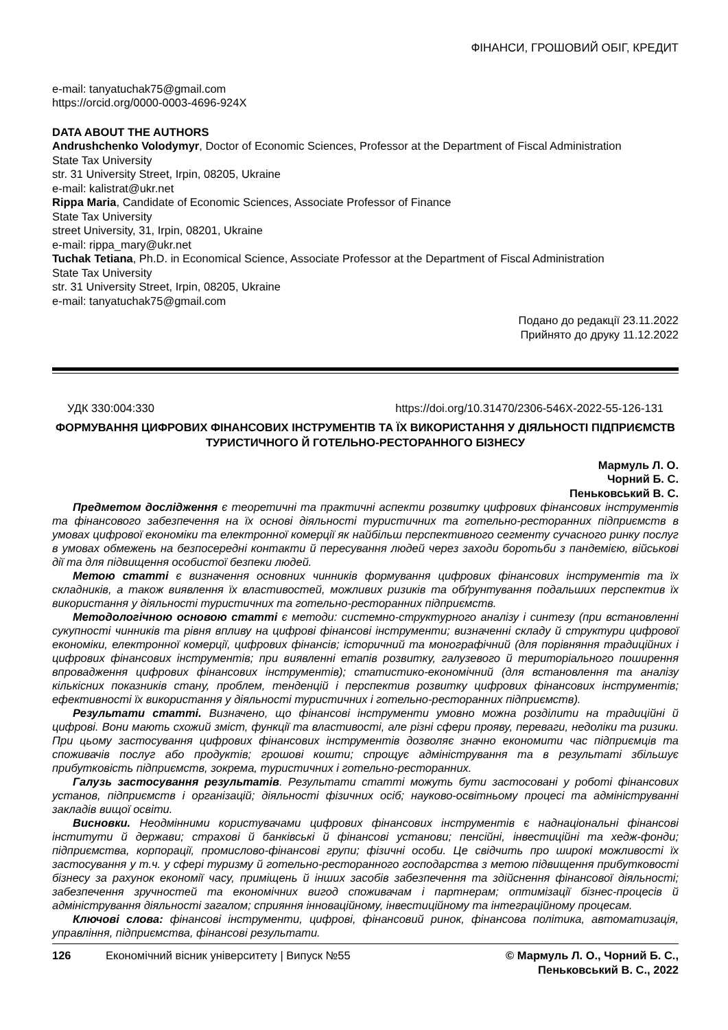ФІНАНСИ, ГРОШОВИЙ ОБІГ, КРЕДИТ
e-mail: tanyatuchak75@gmail.com
https://orcid.org/0000-0003-4696-924X
DATA ABOUT THE AUTHORS
Andrushchenko Volodymyr, Doctor of Economic Sciences, Professor at the Department of Fiscal Administration
State Tax University
str. 31 University Street, Irpin, 08205, Ukraine
e-mail: kalistrat@ukr.net
Rippa Maria, Candidate of Economic Sciences, Associate Professor of Finance
State Tax University
street University, 31, Irpin, 08201, Ukraine
e-mail: rippa_mary@ukr.net
Tuchak Tetiana, Ph.D. in Economical Science, Associate Professor at the Department of Fiscal Administration
State Tax University
str. 31 University Street, Irpin, 08205, Ukraine
e-mail: tanyatuchak75@gmail.com
Подано до редакції 23.11.2022
Прийнято до друку 11.12.2022
УДК 330:004:330 https://doi.org/10.31470/2306-546X-2022-55-126-131
ФОРМУВАННЯ ЦИФРОВИХ ФІНАНСОВИХ ІНСТРУМЕНТІВ ТА ЇХ ВИКОРИСТАННЯ У ДІЯЛЬНОСТІ ПІДПРИЄМСТВ ТУРИСТИЧНОГО Й ГОТЕЛЬНО-РЕСТОРАННОГО БІЗНЕСУ
Мармуль Л. О.
Чорний Б. С.
Пеньковський В. С.
Предметом дослідження є теоретичні та практичні аспекти розвитку цифрових фінансових інструментів та фінансового забезпечення на їх основі діяльності туристичних та готельно-ресторанних підприємств в умовах цифрової економіки та електронної комерції як найбільш перспективного сегменту сучасного ринку послуг в умовах обмежень на безпосередні контакти й пересування людей через заходи боротьби з пандемією, військові дії та для підвищення особистої безпеки людей.
Метою статті є визначення основних чинників формування цифрових фінансових інструментів та їх складників, а також виявлення їх властивостей, можливих ризиків та обґрунтування подальших перспектив їх використання у діяльності туристичних та готельно-ресторанних підприємств.
Методологічною основою статті є методи: системно-структурного аналізу і синтезу (при встановленні сукупності чинників та рівня впливу на цифрові фінансові інструменти; визначенні складу й структури цифрової економіки, електронної комерції, цифрових фінансів; історичний та монографічний (для порівняння традиційних і цифрових фінансових інструментів; при виявленні етапів розвитку, галузевого й територіального поширення впровадження цифрових фінансових інструментів); статистико-економічний (для встановлення та аналізу кількісних показників стану, проблем, тенденцій і перспектив розвитку цифрових фінансових інструментів; ефективності їх використання у діяльності туристичних і готельно-ресторанних підприємств).
Результати статті. Визначено, що фінансові інструменти умовно можна розділити на традиційні й цифрові. Вони мають схожий зміст, функції та властивості, але різні сфери прояву, переваги, недоліки та ризики. При цьому застосування цифрових фінансових інструментів дозволяє значно економити час підприємців та споживачів послуг або продуктів; грошові кошти; спрощує адміністрування та в результаті збільшує прибутковість підприємств, зокрема, туристичних і готельно-ресторанних.
Галузь застосування результатів. Результати статті можуть бути застосовані у роботі фінансових установ, підприємств і організацій; діяльності фізичних осіб; науково-освітньому процесі та адмініструванні закладів вищої освіти.
Висновки. Неодмінними користувачами цифрових фінансових інструментів є наднаціональні фінансові інститути й держави; страхові й банківські й фінансові установи; пенсійні, інвестиційні та хедж-фонди; підприємства, корпорації, промислово-фінансові групи; фізичні особи. Це свідчить про широкі можливості їх застосування у т.ч. у сфері туризму й готельно-ресторанного господарства з метою підвищення прибутковості бізнесу за рахунок економії часу, приміщень й інших засобів забезпечення та здійснення фінансової діяльності; забезпечення зручностей та економічних вигод споживачам і партнерам; оптимізації бізнес-процесів й адміністрування діяльності загалом; сприяння інноваційному, інвестиційному та інтеграційному процесам.
Ключові слова: фінансові інструменти, цифрові, фінансовий ринок, фінансова політика, автоматизація, управління, підприємства, фінансові результати.
126 Економічний вісник університету | Випуск №55 © Мармуль Л. О., Чорний Б. С.,
Пеньковський В. С., 2022